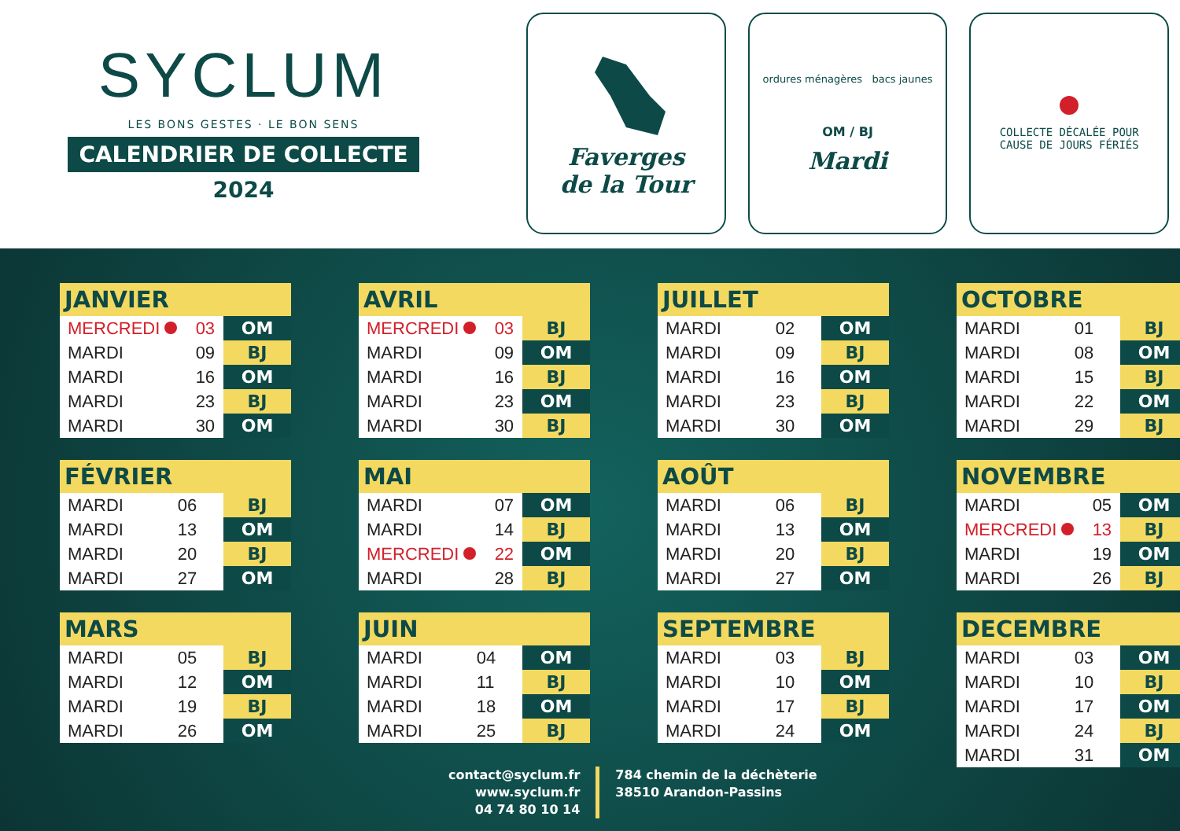SYCLUM
LES BONS GESTES · LE BON SENS
CALENDRIER DE COLLECTE
2024
Faverges
de la Tour
ordures ménagères bacs jaunes
OM / BJ
Mardi
COLLECTE DÉCALÉE POUR
CAUSE DE JOURS FÉRIÉS
| JANVIER | | |
| --- | --- | --- |
| MERCREDI | 03 | OM |
| MARDI | 09 | BJ |
| MARDI | 16 | OM |
| MARDI | 23 | BJ |
| MARDI | 30 | OM |
| FÉVRIER | | |
| --- | --- | --- |
| MARDI | 06 | BJ |
| MARDI | 13 | OM |
| MARDI | 20 | BJ |
| MARDI | 27 | OM |
| MARS | | |
| --- | --- | --- |
| MARDI | 05 | BJ |
| MARDI | 12 | OM |
| MARDI | 19 | BJ |
| MARDI | 26 | OM |
| AVRIL | | |
| --- | --- | --- |
| MERCREDI | 03 | BJ |
| MARDI | 09 | OM |
| MARDI | 16 | BJ |
| MARDI | 23 | OM |
| MARDI | 30 | BJ |
| MAI | | |
| --- | --- | --- |
| MARDI | 07 | OM |
| MARDI | 14 | BJ |
| MERCREDI | 22 | OM |
| MARDI | 28 | BJ |
| JUIN | | |
| --- | --- | --- |
| MARDI | 04 | OM |
| MARDI | 11 | BJ |
| MARDI | 18 | OM |
| MARDI | 25 | BJ |
| JUILLET | | |
| --- | --- | --- |
| MARDI | 02 | OM |
| MARDI | 09 | BJ |
| MARDI | 16 | OM |
| MARDI | 23 | BJ |
| MARDI | 30 | OM |
| AOÛT | | |
| --- | --- | --- |
| MARDI | 06 | BJ |
| MARDI | 13 | OM |
| MARDI | 20 | BJ |
| MARDI | 27 | OM |
| SEPTEMBRE | | |
| --- | --- | --- |
| MARDI | 03 | BJ |
| MARDI | 10 | OM |
| MARDI | 17 | BJ |
| MARDI | 24 | OM |
| OCTOBRE | | |
| --- | --- | --- |
| MARDI | 01 | BJ |
| MARDI | 08 | OM |
| MARDI | 15 | BJ |
| MARDI | 22 | OM |
| MARDI | 29 | BJ |
| NOVEMBRE | | |
| --- | --- | --- |
| MARDI | 05 | OM |
| MERCREDI | 13 | BJ |
| MARDI | 19 | OM |
| MARDI | 26 | BJ |
| DECEMBRE | | |
| --- | --- | --- |
| MARDI | 03 | OM |
| MARDI | 10 | BJ |
| MARDI | 17 | OM |
| MARDI | 24 | BJ |
| MARDI | 31 | OM |
contact@syclum.fr
www.syclum.fr
04 74 80 10 14
784 chemin de la déchèterie
38510 Arandon-Passins